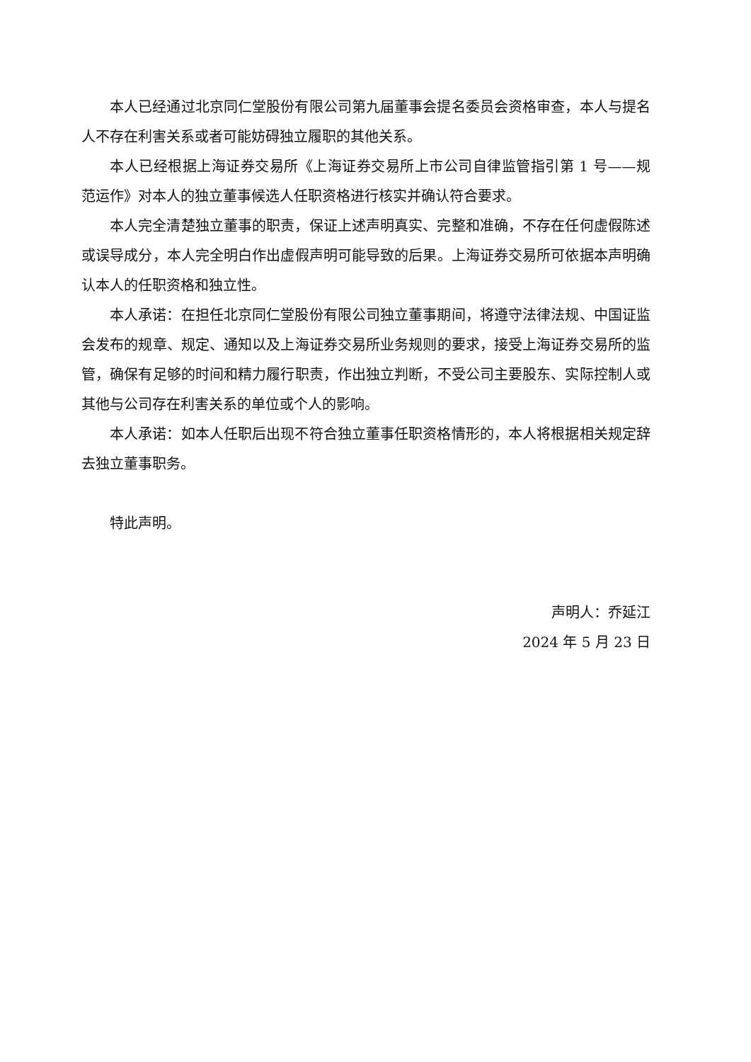本人已经通过北京同仁堂股份有限公司第九届董事会提名委员会资格审查，本人与提名人不存在利害关系或者可能妨碍独立履职的其他关系。
本人已经根据上海证券交易所《上海证券交易所上市公司自律监管指引第 1 号——规范运作》对本人的独立董事候选人任职资格进行核实并确认符合要求。
本人完全清楚独立董事的职责，保证上述声明真实、完整和准确，不存在任何虚假陈述或误导成分，本人完全明白作出虚假声明可能导致的后果。上海证券交易所可依据本声明确认本人的任职资格和独立性。
本人承诺：在担任北京同仁堂股份有限公司独立董事期间，将遵守法律法规、中国证监会发布的规章、规定、通知以及上海证券交易所业务规则的要求，接受上海证券交易所的监管，确保有足够的时间和精力履行职责，作出独立判断，不受公司主要股东、实际控制人或其他与公司存在利害关系的单位或个人的影响。
本人承诺：如本人任职后出现不符合独立董事任职资格情形的，本人将根据相关规定辞去独立董事职务。
特此声明。
声明人：乔延江
2024 年 5 月 23 日